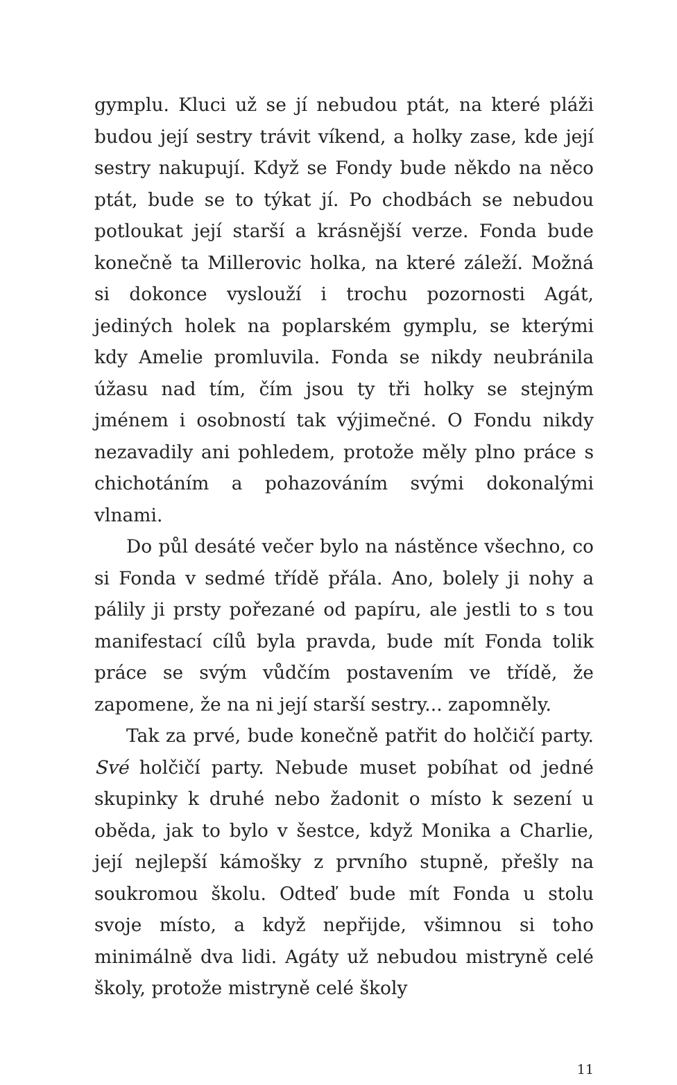gymplu. Kluci už se jí nebudou ptát, na které pláži budou její sestry trávit víkend, a holky zase, kde její sestry nakupují. Když se Fondy bude někdo na něco ptát, bude se to týkat jí. Po chodbách se nebudou potloukat její starší a krásnější verze. Fonda bude konečně ta Millerovic holka, na které záleží. Možná si dokonce vyslouží i trochu pozornosti Agát, jediných holek na poplarském gymplu, se kterými kdy Amelie promluvila. Fonda se nikdy neubránila úžasu nad tím, čím jsou ty tři holky se stejným jménem i osobností tak výjimečné. O Fondu nikdy nezavadily ani pohledem, protože měly plno práce s chichotáním a pohazováním svými dokonalými vlnami.
Do půl desáté večer bylo na nástěnce všechno, co si Fonda v sedmé třídě přála. Ano, bolely ji nohy a pálily ji prsty pořezané od papíru, ale jestli to s tou manifestací cílů byla pravda, bude mít Fonda tolik práce se svým vůdčím postavením ve třídě, že zapomene, že na ni její starší sestry... zapomněly.
Tak za prvé, bude konečně patřit do holčičí party. Své holčičí party. Nebude muset pobíhat od jedné skupinky k druhé nebo žadonit o místo k sezení u oběda, jak to bylo v šestce, když Monika a Charlie, její nejlepší kámošky z prvního stupně, přešly na soukromou školu. Odteď bude mít Fonda u stolu svoje místo, a když nepřijde, všimnou si toho minimálně dva lidi. Agáty už nebudou mistryně celé školy, protože mistryně celé školy
11